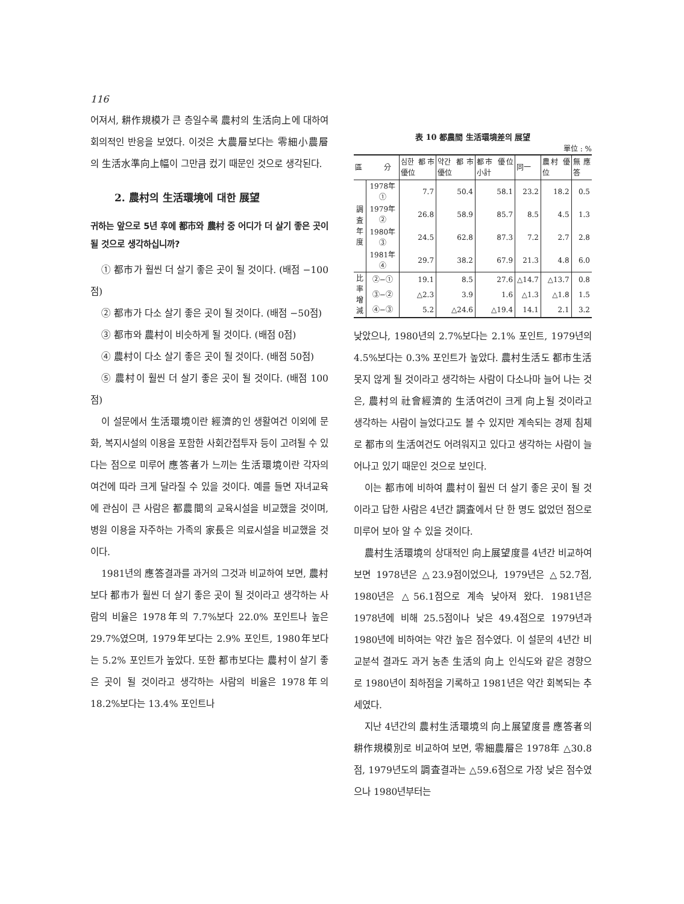116
어져서, 耕作規模가 큰 층일수록 農村의 生活向上에 대하여 회의적인 반응을 보였다. 이것은 大農層보다는 零細小農層의 生活水準向上幅이 그만큼 컸기 때문인 것으로 생각된다.
2. 農村의 生活環境에 대한 展望
귀하는 앞으로 5년 후에 都市와 農村 중 어디가 더 살기 좋은 곳이 될 것으로 생각하십니까?
① 都市가 훨씬 더 살기 좋은 곳이 될 것이다. (배점 −100점)
② 都市가 다소 살기 좋은 곳이 될 것이다. (배점 −50점)
③ 都市와 農村이 비슷하게 될 것이다. (배점 0점)
④ 農村이 다소 살기 좋은 곳이 될 것이다. (배점 50점)
⑤ 農村이 훨씬 더 살기 좋은 곳이 될 것이다. (배점 100점)
이 설문에서 生活環境이란 經濟的인 생활여건 이외에 문화, 복지시설의 이용을 포함한 사회간접투자 등이 고려될 수 있다는 점으로 미루어 應答者가 느끼는 生活環境이란 각자의 여건에 따라 크게 달라질 수 있을 것이다. 예를 들면 자녀교육에 관심이 큰 사람은 都農間의 교육시설을 비교했을 것이며, 병원 이용을 자주하는 가족의 家長은 의료시설을 비교했을 것이다.
1981년의 應答결과를 과거의 그것과 비교하여 보면, 農村보다 都市가 훨씬 더 살기 좋은 곳이 될 것이라고 생각하는 사람의 비율은 1978年의 7.7%보다 22.0% 포인트나 높은 29.7%였으며, 1979年보다는 2.9% 포인트, 1980年보다는 5.2% 포인트가 높았다. 또한 都市보다는 農村이 살기 좋은 곳이 될 것이라고 생각하는 사람의 비율은 1978年의 18.2%보다는 13.4% 포인트나
表 10 都農間 生活環境差의 展望
單位 : %
| 區 分 | | 심한 都市 優位 | 약간 都市 優位 | 都市 優位 小計 | 同一 | 農村 優位 | 無應答 |
| --- | --- | --- | --- | --- | --- | --- | --- |
| 調査年度 | 1978年 ① | 7.7 | 50.4 | 58.1 | 23.2 | 18.2 | 0.5 |
| | 1979年 ② | 26.8 | 58.9 | 85.7 | 8.5 | 4.5 | 1.3 |
| | 1980年 ③ | 24.5 | 62.8 | 87.3 | 7.2 | 2.7 | 2.8 |
| | 1981年 ④ | 29.7 | 38.2 | 67.9 | 21.3 | 4.8 | 6.0 |
| 比率增減 | ②−① | 19.1 | 8.5 | 27.6 | △14.7 | △13.7 | 0.8 |
| | ③−② | △2.3 | 3.9 | 1.6 | △1.3 | △1.8 | 1.5 |
| | ④−③ | 5.2 | △24.6 | △19.4 | 14.1 | 2.1 | 3.2 |
낮았으나, 1980년의 2.7%보다는 2.1% 포인트, 1979년의 4.5%보다는 0.3% 포인트가 높았다. 農村生活도 都市生活 못지 않게 될 것이라고 생각하는 사람이 다소나마 늘어 나는 것은, 農村의 社會經濟的 生活여건이 크게 向上될 것이라고 생각하는 사람이 늘었다고도 볼 수 있지만 계속되는 경제 침체로 都市의 生活여건도 어려워지고 있다고 생각하는 사람이 늘어나고 있기 때문인 것으로 보인다.
이는 都市에 비하여 農村이 훨씬 더 살기 좋은 곳이 될 것이라고 답한 사람은 4년간 調査에서 단 한 명도 없었던 점으로 미루어 보아 알 수 있을 것이다.
農村生活環境의 상대적인 向上展望度를 4년간 비교하여 보면 1978년은 △23.9점이었으나, 1979년은 △52.7점, 1980년은 △56.1점으로 계속 낮아져 왔다. 1981년은 1978년에 비해 25.5점이나 낮은 49.4점으로 1979년과 1980년에 비하여는 약간 높은 점수였다. 이 설문의 4년간 비교분석 결과도 과거 농촌 生活의 向上 인식도와 같은 경향으로 1980년이 최하점을 기록하고 1981년은 약간 회복되는 추세였다.
지난 4년간의 農村生活環境의 向上展望度를 應答者의 耕作規模別로 비교하여 보면, 零細農層은 1978年 △30.8점, 1979년도의 調査결과는 △59.6점으로 가장 낮은 점수였으나 1980년부터는